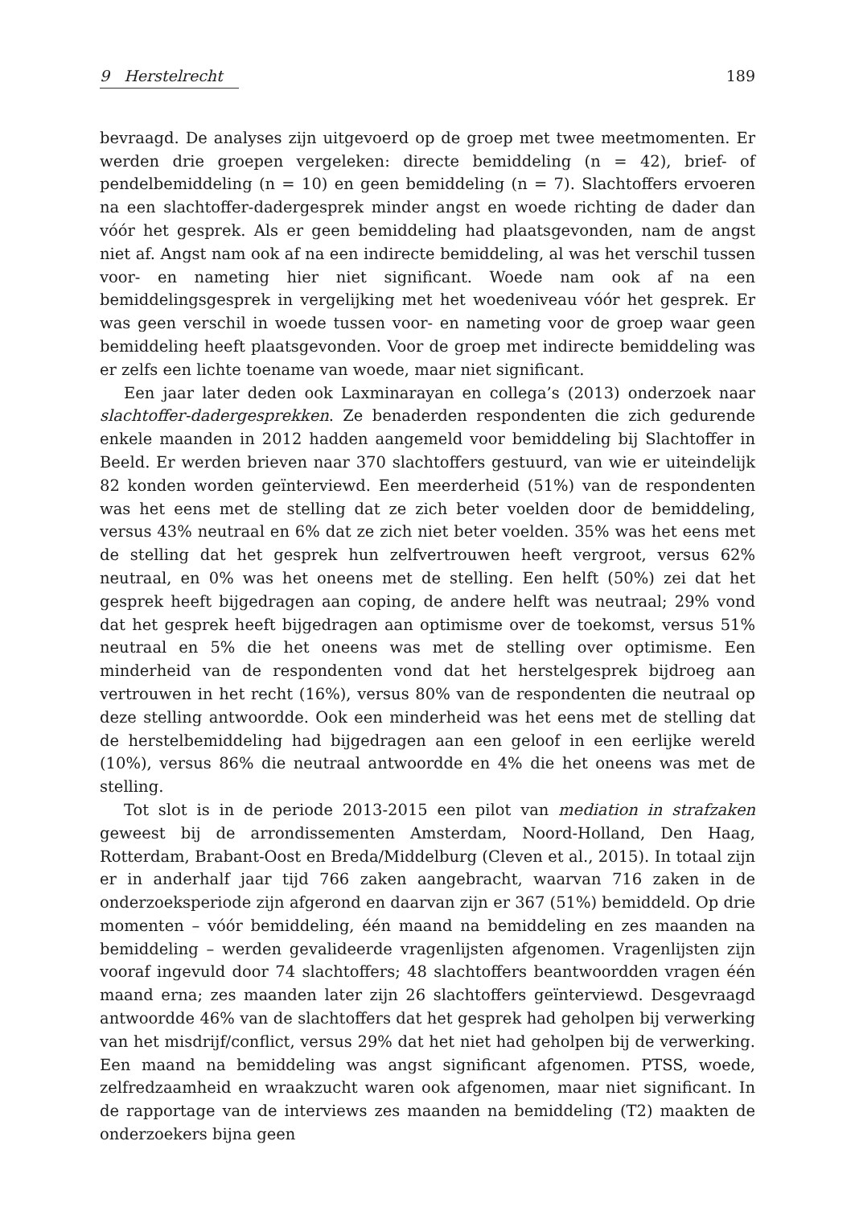9 Herstelrecht 189
bevraagd. De analyses zijn uitgevoerd op de groep met twee meetmomenten. Er werden drie groepen vergeleken: directe bemiddeling (n = 42), brief- of pendelbemiddeling (n = 10) en geen bemiddeling (n = 7). Slachtoffers ervoeren na een slachtoffer-dadergesprek minder angst en woede richting de dader dan vóór het gesprek. Als er geen bemiddeling had plaatsgevonden, nam de angst niet af. Angst nam ook af na een indirecte bemiddeling, al was het verschil tussen voor- en nameting hier niet significant. Woede nam ook af na een bemiddelingsgesprek in vergelijking met het woedeniveau vóór het gesprek. Er was geen verschil in woede tussen voor- en nameting voor de groep waar geen bemiddeling heeft plaatsgevonden. Voor de groep met indirecte bemiddeling was er zelfs een lichte toename van woede, maar niet significant.
Een jaar later deden ook Laxminarayan en collega’s (2013) onderzoek naar slachtoffer-dadergesprekken. Ze benaderden respondenten die zich gedurende enkele maanden in 2012 hadden aangemeld voor bemiddeling bij Slachtoffer in Beeld. Er werden brieven naar 370 slachtoffers gestuurd, van wie er uiteindelijk 82 konden worden geïnterviewd. Een meerderheid (51%) van de respondenten was het eens met de stelling dat ze zich beter voelden door de bemiddeling, versus 43% neutraal en 6% dat ze zich niet beter voelden. 35% was het eens met de stelling dat het gesprek hun zelfvertrouwen heeft vergroot, versus 62% neutraal, en 0% was het oneens met de stelling. Een helft (50%) zei dat het gesprek heeft bijgedragen aan coping, de andere helft was neutraal; 29% vond dat het gesprek heeft bijgedragen aan optimisme over de toekomst, versus 51% neutraal en 5% die het oneens was met de stelling over optimisme. Een minderheid van de respondenten vond dat het herstelgesprek bijdroeg aan vertrouwen in het recht (16%), versus 80% van de respondenten die neutraal op deze stelling antwoordde. Ook een minderheid was het eens met de stelling dat de herstelbemiddeling had bijgedragen aan een geloof in een eerlijke wereld (10%), versus 86% die neutraal antwoordde en 4% die het oneens was met de stelling.
Tot slot is in de periode 2013-2015 een pilot van mediation in strafzaken geweest bij de arrondissementen Amsterdam, Noord-Holland, Den Haag, Rotterdam, Brabant-Oost en Breda/Middelburg (Cleven et al., 2015). In totaal zijn er in anderhalf jaar tijd 766 zaken aangebracht, waarvan 716 zaken in de onderzoeksperiode zijn afgerond en daarvan zijn er 367 (51%) bemiddeld. Op drie momenten – vóór bemiddeling, één maand na bemiddeling en zes maanden na bemiddeling – werden gevalideerde vragenlijsten afgenomen. Vragenlijsten zijn vooraf ingevuld door 74 slachtoffers; 48 slachtoffers beantwoordden vragen één maand erna; zes maanden later zijn 26 slachtoffers geïnterviewd. Desgevraagd antwoordde 46% van de slachtoffers dat het gesprek had geholpen bij verwerking van het misdrijf/conflict, versus 29% dat het niet had geholpen bij de verwerking. Een maand na bemiddeling was angst significant afgenomen. PTSS, woede, zelfredzaamheid en wraakzucht waren ook afgenomen, maar niet significant. In de rapportage van de interviews zes maanden na bemiddeling (T2) maakten de onderzoekers bijna geen